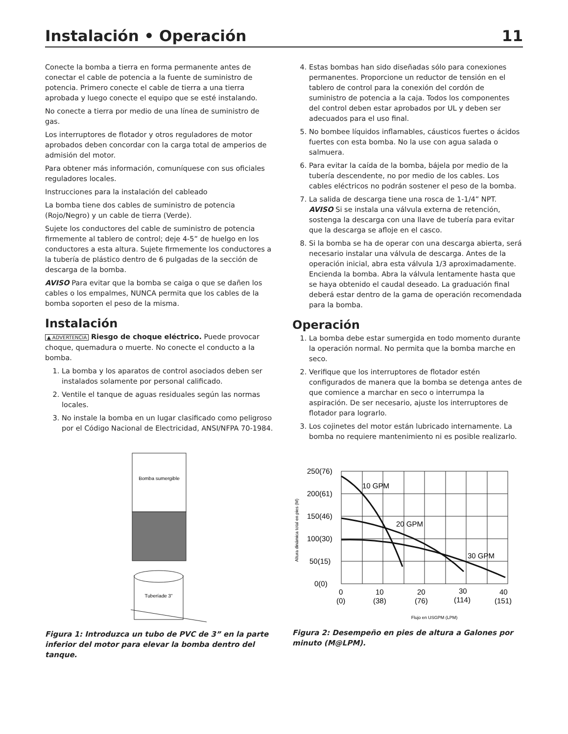Instalación • Operación 11
Conecte la bomba a tierra en forma permanente antes de conectar el cable de potencia a la fuente de suministro de potencia. Primero conecte el cable de tierra a una tierra aprobada y luego conecte el equipo que se esté instalando.
No conecte a tierra por medio de una línea de suministro de gas.
Los interruptores de flotador y otros reguladores de motor aprobados deben concordar con la carga total de amperios de admisión del motor.
Para obtener más información, comuníquese con sus oficiales reguladores locales.
Instrucciones para la instalación del cableado
La bomba tiene dos cables de suministro de potencia (Rojo/Negro) y un cable de tierra (Verde).
Sujete los conductores del cable de suministro de potencia firmemente al tablero de control; deje 4-5” de huelgo en los conductores a esta altura. Sujete firmemente los conductores a la tubería de plástico dentro de 6 pulgadas de la sección de descarga de la bomba.
AVISO Para evitar que la bomba se caiga o que se dañen los cables o los empalmes, NUNCA permita que los cables de la bomba soporten el peso de la misma.
Instalación
▲ ADVERTENCIA Riesgo de choque eléctrico. Puede provocar choque, quemadura o muerte. No conecte el conducto a la bomba.
1. La bomba y los aparatos de control asociados deben ser instalados solamente por personal calificado.
2. Ventile el tanque de aguas residuales según las normas locales.
3. No instale la bomba en un lugar clasificado como peligroso por el Código Nacional de Electricidad, ANSI/NFPA 70-1984.
Bomba sumergible
Tuberíade 3”
Figura 1: Introduzca un tubo de PVC de 3” en la parte inferior del motor para elevar la bomba dentro del tanque.
4. Estas bombas han sido diseñadas sólo para conexiones permanentes. Proporcione un reductor de tensión en el tablero de control para la conexión del cordón de suministro de potencia a la caja. Todos los componentes del control deben estar aprobados por UL y deben ser adecuados para el uso final.
5. No bombee líquidos inflamables, cáusticos fuertes o ácidos fuertes con esta bomba. No la use con agua salada o salmuera.
6. Para evitar la caída de la bomba, bájela por medio de la tubería descendente, no por medio de los cables. Los cables eléctricos no podrán sostener el peso de la bomba.
7. La salida de descarga tiene una rosca de 1-1/4” NPT.
AVISO Si se instala una válvula externa de retención, sostenga la descarga con una llave de tubería para evitar que la descarga se afloje en el casco.
8. Si la bomba se ha de operar con una descarga abierta, será necesario instalar una válvula de descarga. Antes de la operación inicial, abra esta válvula 1/3 aproximadamente. Encienda la bomba. Abra la válvula lentamente hasta que se haya obtenido el caudal deseado. La graduación final deberá estar dentro de la gama de operación recomendada para la bomba.
Operación
1. La bomba debe estar sumergida en todo momento durante la operación normal. No permita que la bomba marche en seco.
2. Verifique que los interruptores de flotador estén configurados de manera que la bomba se detenga antes de que comience a marchar en seco o interrumpa la aspiración. De ser necesario, ajuste los interruptores de flotador para lograrlo.
3. Los cojinetes del motor están lubricado internamente. La bomba no requiere mantenimiento ni es posible realizarlo.
250(76)
200(61)
150(46)
100(30)
50(15)
0(0)
10 GPM
20 GPM
30 GPM
0
(0)
10
(38)
20
(76)
30
(114)
40
(151)
Altura dinámica total en pies (M)
Flujo en USGPM (LPM)
Figura 2: Desempeño en pies de altura a Galones por minuto (M@LPM).